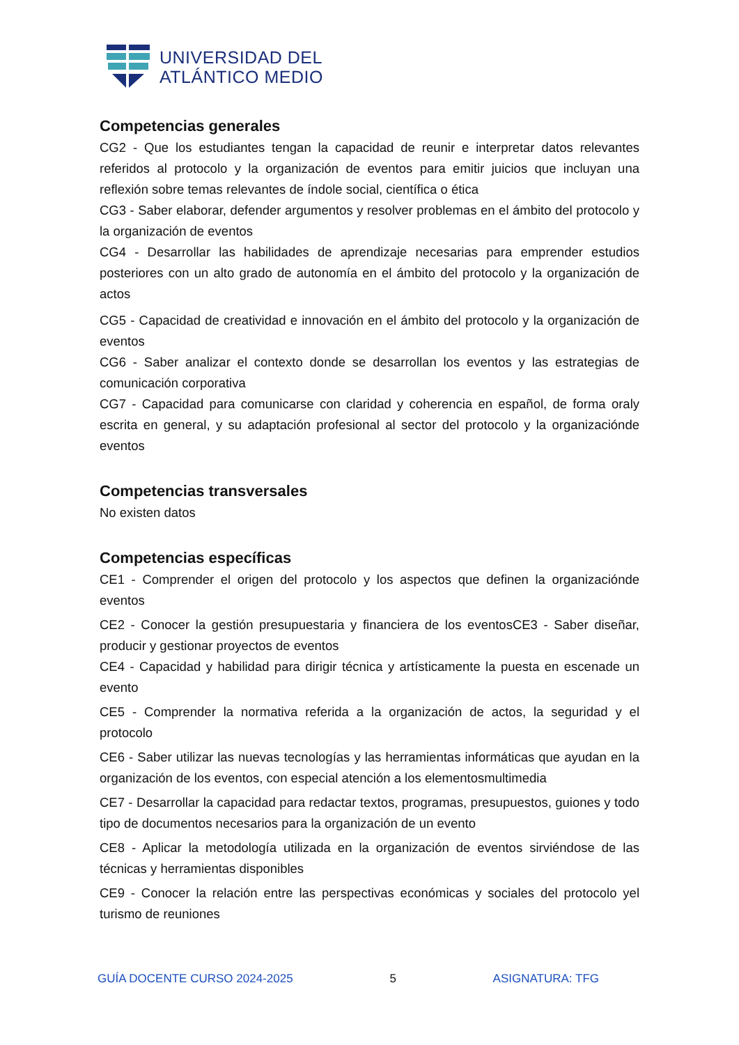UNIVERSIDAD DEL
ATLÁNTICO MEDIO
Competencias generales
CG2 - Que los estudiantes tengan la capacidad de reunir e interpretar datos relevantes referidos al protocolo y la organización de eventos para emitir juicios que incluyan una reflexión sobre temas relevantes de índole social, científica o ética
CG3 - Saber elaborar, defender argumentos y resolver problemas en el ámbito del protocolo y la organización de eventos
CG4 - Desarrollar las habilidades de aprendizaje necesarias para emprender estudios posteriores con un alto grado de autonomía en el ámbito del protocolo y la organización de actos
CG5 - Capacidad de creatividad e innovación en el ámbito del protocolo y la organización de eventos
CG6 - Saber analizar el contexto donde se desarrollan los eventos y las estrategias de comunicación corporativa
CG7 - Capacidad para comunicarse con claridad y coherencia en español, de forma oraly escrita en general, y su adaptación profesional al sector del protocolo y la organizaciónde eventos
Competencias transversales
No existen datos
Competencias específicas
CE1 - Comprender el origen del protocolo y los aspectos que definen la organizaciónde eventos
CE2 - Conocer la gestión presupuestaria y financiera de los eventosCE3 - Saber diseñar, producir y gestionar proyectos de eventos
CE4 - Capacidad y habilidad para dirigir técnica y artísticamente la puesta en escenade un evento
CE5 - Comprender la normativa referida a la organización de actos, la seguridad y el protocolo
CE6 - Saber utilizar las nuevas tecnologías y las herramientas informáticas que ayudan en la organización de los eventos, con especial atención a los elementosmultimedia
CE7 - Desarrollar la capacidad para redactar textos, programas, presupuestos, guiones y todo tipo de documentos necesarios para la organización de un evento
CE8 - Aplicar la metodología utilizada en la organización de eventos sirviéndose de las técnicas y herramientas disponibles
CE9 - Conocer la relación entre las perspectivas económicas y sociales del protocolo yel turismo de reuniones
GUÍA DOCENTE CURSO 2024-2025 5 ASIGNATURA: TFG